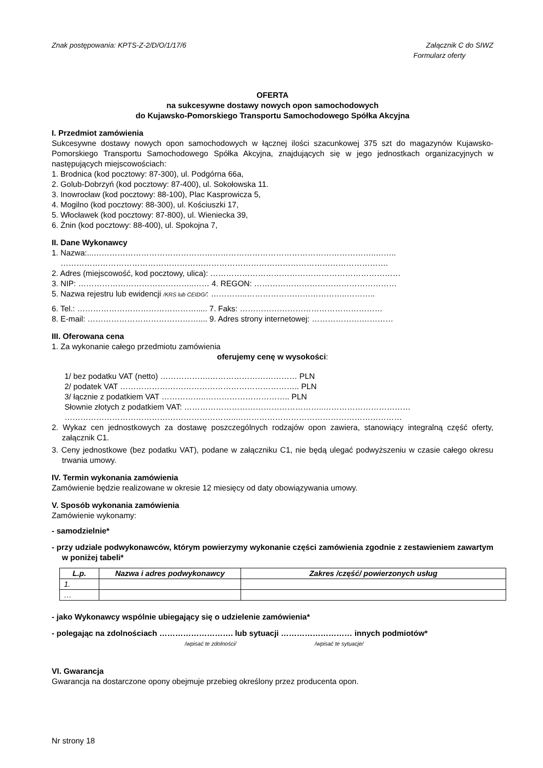Znak postępowania: KPTS-Z-2/D/O/1/17/6 Załącznik C do SIWZ
Formularz oferty
OFERTA
na sukcesywne dostawy nowych opon samochodowych
do Kujawsko-Pomorskiego Transportu Samochodowego Spółka Akcyjna
I. Przedmiot zamówienia
Sukcesywne dostawy nowych opon samochodowych w łącznej ilości szacunkowej 375 szt do magazynów Kujawsko-Pomorskiego Transportu Samochodowego Spółka Akcyjna, znajdujących się w jego jednostkach organizacyjnych w następujących miejscowościach:
1. Brodnica (kod pocztowy: 87-300), ul. Podgórna 66a,
2. Golub-Dobrzyń (kod pocztowy: 87-400), ul. Sokołowska 11.
3. Inowrocław (kod pocztowy: 88-100), Plac Kasprowicza 5,
4. Mogilno (kod pocztowy: 88-300), ul. Kościuszki 17,
5. Włocławek (kod pocztowy: 87-800), ul. Wieniecka 39,
6. Żnin (kod pocztowy: 88-400), ul. Spokojna 7,
II. Dane Wykonawcy
1. Nazwa:...……………………………………………………………………………………………..……..
…………………………………………………………………………………………………………….
2. Adres (miejscowość, kod pocztowy, ulica): ………………………………………………………………
3. NIP: ……………………………………..…… 4. REGON: ………………………………………………
5. Nazwa rejestru lub ewidencji /KRS lub CEIDG/: …………..………………………………..………..
6. Tel.: ………………………………………..... 7. Faks: ………………………………………………
8. E-mail: …………………………………….... 9. Adres strony internetowej: ……………….…………
III. Oferowana cena
1. Za wykonanie całego przedmiotu zamówienia
oferujemy cenę w wysokości:
1/ bez podatku VAT (netto) ……………….…………………………… PLN
2/ podatek VAT ………………………………………………………….. PLN
3/ łącznie z podatkiem VAT ……………..………………………….. PLN
Słownie złotych z podatkiem VAT: ……………………………………………..……………………………
………………………………………………………..………………………………………………………
2. Wykaz cen jednostkowych za dostawę poszczególnych rodzajów opon zawiera, stanowiący integralną część oferty, załącznik C1.
3. Ceny jednostkowe (bez podatku VAT), podane w załączniku C1, nie będą ulegać podwyższeniu w czasie całego okresu trwania umowy.
IV. Termin wykonania zamówienia
Zamówienie będzie realizowane w okresie 12 miesięcy od daty obowiązywania umowy.
V. Sposób wykonania zamówienia
Zamówienie wykonamy:
- samodzielnie*
- przy udziale podwykonawców, którym powierzymy wykonanie części zamówienia zgodnie z zestawieniem zawartym w poniżej tabeli*
| L.p. | Nazwa i adres podwykonawcy | Zakres /część/ powierzonych usług |
| --- | --- | --- |
| 1. | | |
| … | | |
- jako Wykonawcy wspólnie ubiegający się o udzielenie zamówienia*
- polegając na zdolnościach ………………………. lub sytuacji ……………………… innych podmiotów*
/wpisać te zdolności/ /wpisać te sytuacje/
VI. Gwarancja
Gwarancja na dostarczone opony obejmuje przebieg określony przez producenta opon.
Nr strony 18